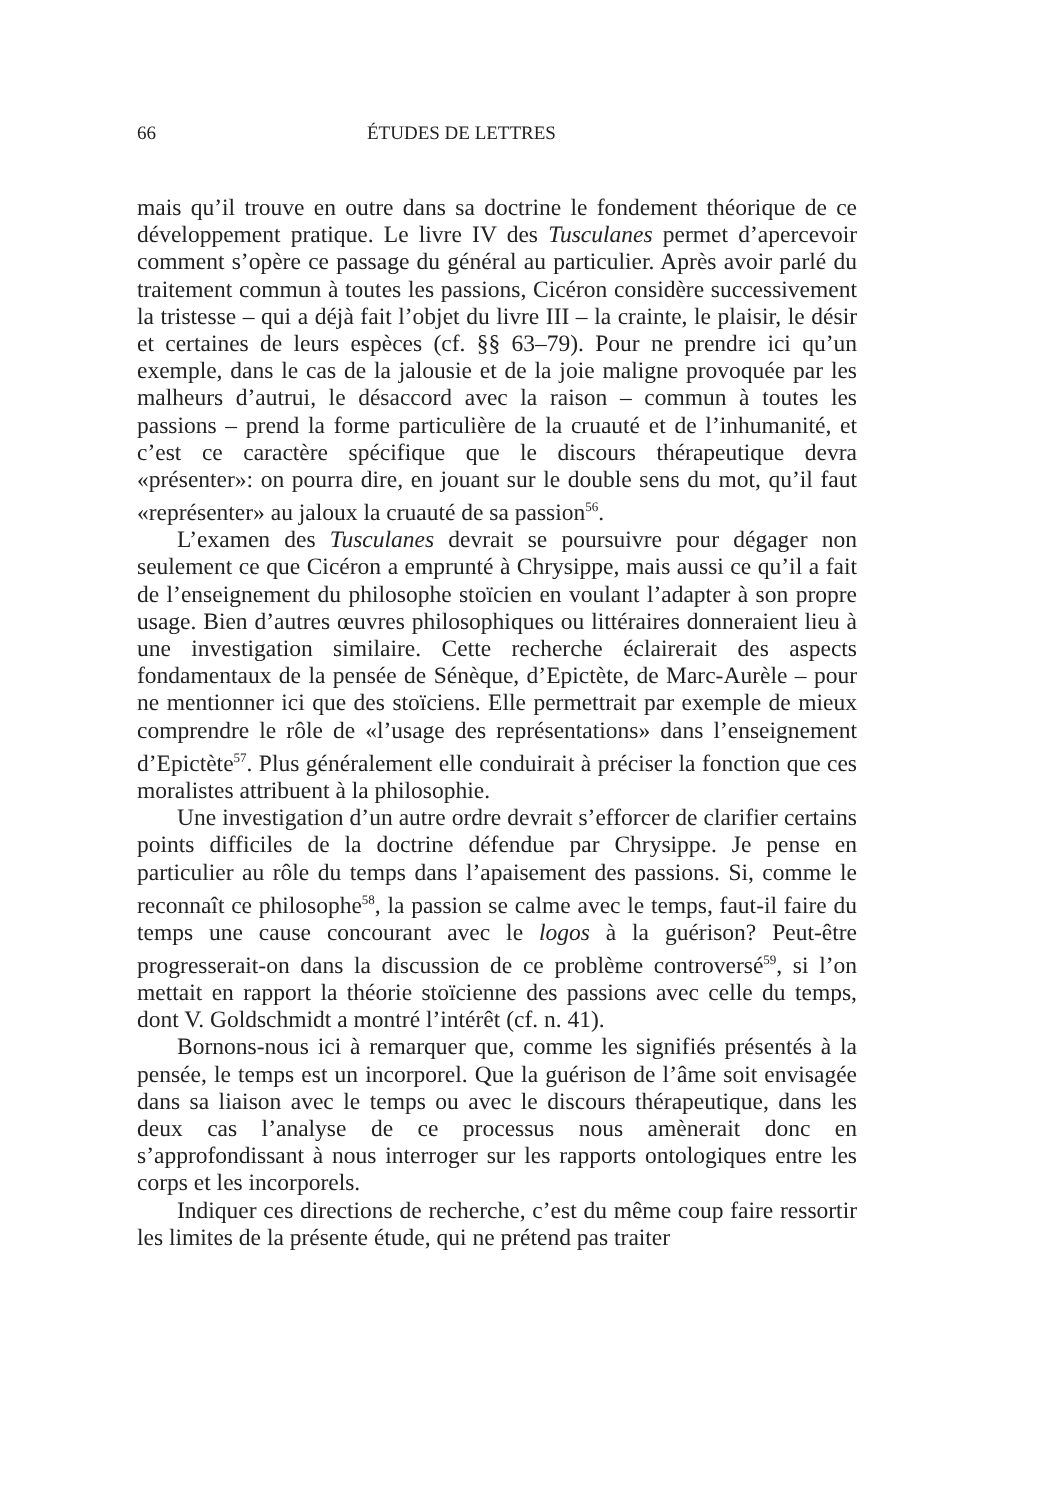66 ÉTUDES DE LETTRES
mais qu’il trouve en outre dans sa doctrine le fondement théorique de ce développement pratique. Le livre IV des Tusculanes permet d’apercevoir comment s’opère ce passage du général au particulier. Après avoir parlé du traitement commun à toutes les passions, Cicéron considère successivement la tristesse – qui a déjà fait l’objet du livre III – la crainte, le plaisir, le désir et certaines de leurs espèces (cf. §§ 63–79). Pour ne prendre ici qu’un exemple, dans le cas de la jalousie et de la joie maligne provoquée par les malheurs d’autrui, le désaccord avec la raison – commun à toutes les passions – prend la forme particulière de la cruauté et de l’inhumanité, et c’est ce caractère spécifique que le discours thérapeutique devra «présenter»: on pourra dire, en jouant sur le double sens du mot, qu’il faut «représenter» au jaloux la cruauté de sa passion<sup>56</sup>.
L’examen des Tusculanes devrait se poursuivre pour dégager non seulement ce que Cicéron a emprunté à Chrysippe, mais aussi ce qu’il a fait de l’enseignement du philosophe stoïcien en voulant l’adapter à son propre usage. Bien d’autres œuvres philosophiques ou littéraires donneraient lieu à une investigation similaire. Cette recherche éclairerait des aspects fondamentaux de la pensée de Sénèque, d’Epictète, de Marc-Aurèle – pour ne mentionner ici que des stoïciens. Elle permettrait par exemple de mieux comprendre le rôle de «l’usage des représentations» dans l’enseignement d’Epictète<sup>57</sup>. Plus généralement elle conduirait à préciser la fonction que ces moralistes attribuent à la philosophie.
Une investigation d’un autre ordre devrait s’efforcer de clarifier certains points difficiles de la doctrine défendue par Chrysippe. Je pense en particulier au rôle du temps dans l’apaisement des passions. Si, comme le reconnaît ce philosophe<sup>58</sup>, la passion se calme avec le temps, faut-il faire du temps une cause concourant avec le logos à la guérison? Peut-être progresserait-on dans la discussion de ce problème controversé<sup>59</sup>, si l’on mettait en rapport la théorie stoïcienne des passions avec celle du temps, dont V. Goldschmidt a montré l’intérêt (cf. n. 41).
Bornons-nous ici à remarquer que, comme les signifiés présentés à la pensée, le temps est un incorporel. Que la guérison de l’âme soit envisagée dans sa liaison avec le temps ou avec le discours thérapeutique, dans les deux cas l’analyse de ce processus nous amènerait donc en s’approfondissant à nous interroger sur les rapports ontologiques entre les corps et les incorporels.
Indiquer ces directions de recherche, c’est du même coup faire ressortir les limites de la présente étude, qui ne prétend pas traiter